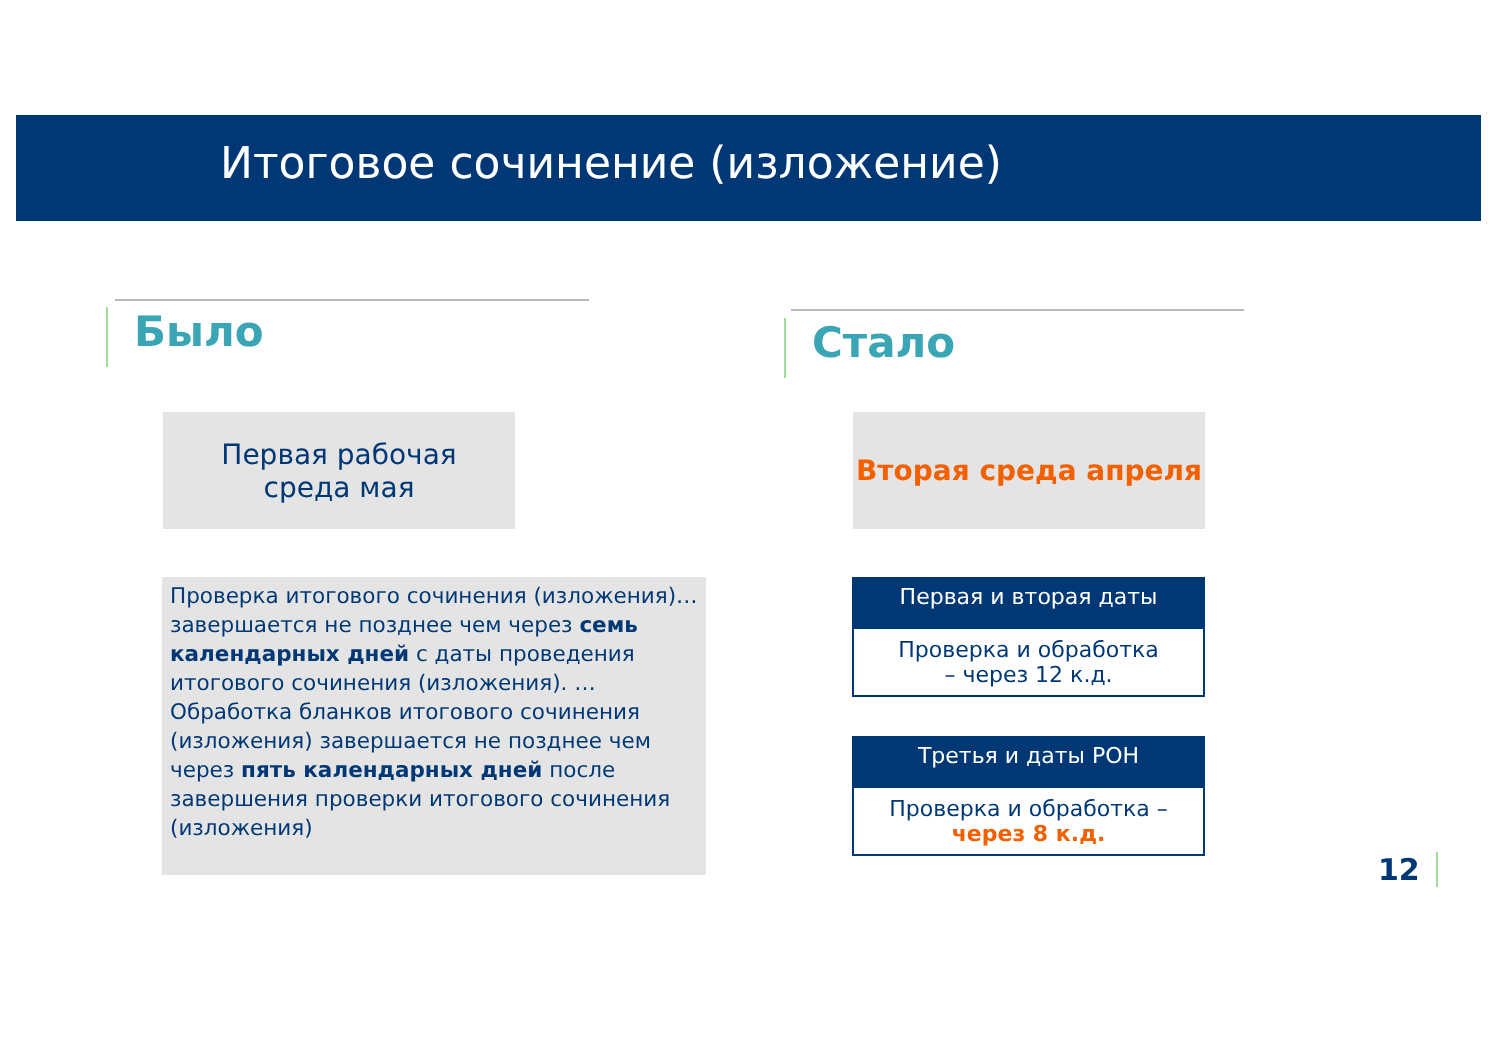Итоговое сочинение (изложение)
Было Стало
Первая рабочая
среда мая
Вторая среда апреля
Проверка итогового сочинения (изложения)… завершается не позднее чем через семь календарных дней с даты проведения итогового сочинения (изложения). …
Обработка бланков итогового сочинения (изложения) завершается не позднее чем через пять календарных дней после завершения проверки итогового сочинения (изложения)
Первая и вторая даты
Проверка и обработка
– через 12 к.д.
Третья и даты РОН
Проверка и обработка –
через 8 к.д.
12